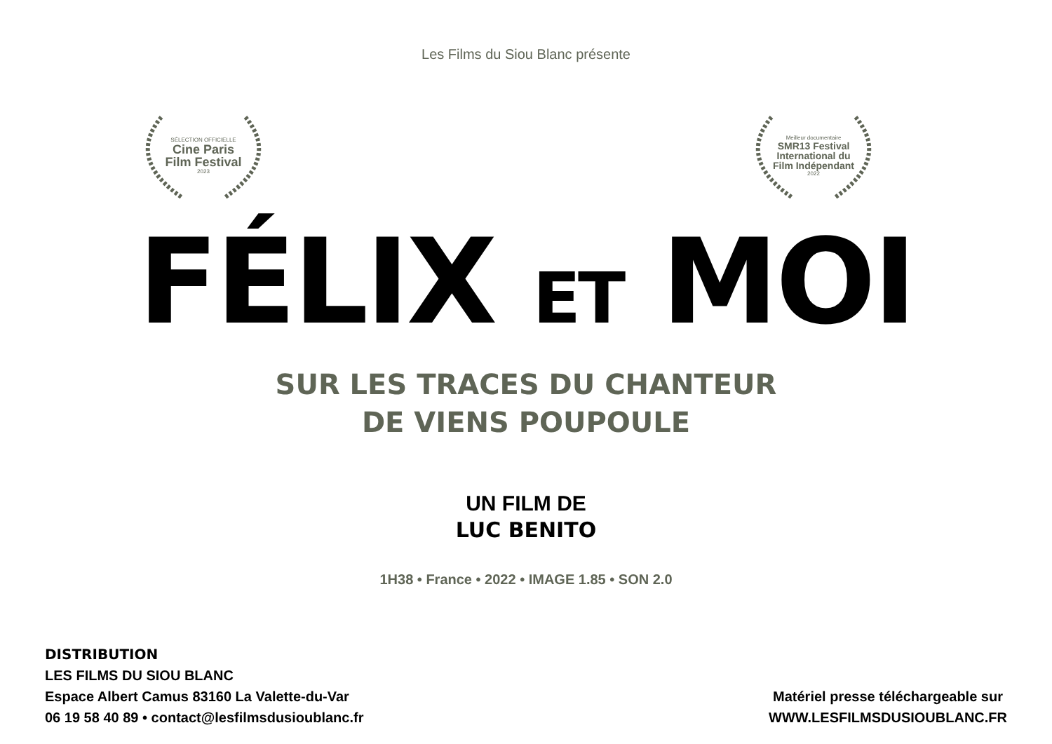Les Films du Siou Blanc présente
SÉLECTION OFFICIELLE
Cine Paris
Film Festival
2023
Meilleur documentaire
SMR13 Festival
International du
Film Indépendant
2022
FÉLIX ET MOI
SUR LES TRACES DU CHANTEUR
DE VIENS POUPOULE
UN FILM DE
LUC BENITO
1H38 • France • 2022 • IMAGE 1.85 • SON 2.0
DISTRIBUTION
LES FILMS DU SIOU BLANC
Espace Albert Camus 83160 La Valette-du-Var
06 19 58 40 89 • contact@lesfilmsdusioublanc.fr
Matériel presse téléchargeable sur
WWW.LESFILMSDUSIOUBLANC.FR